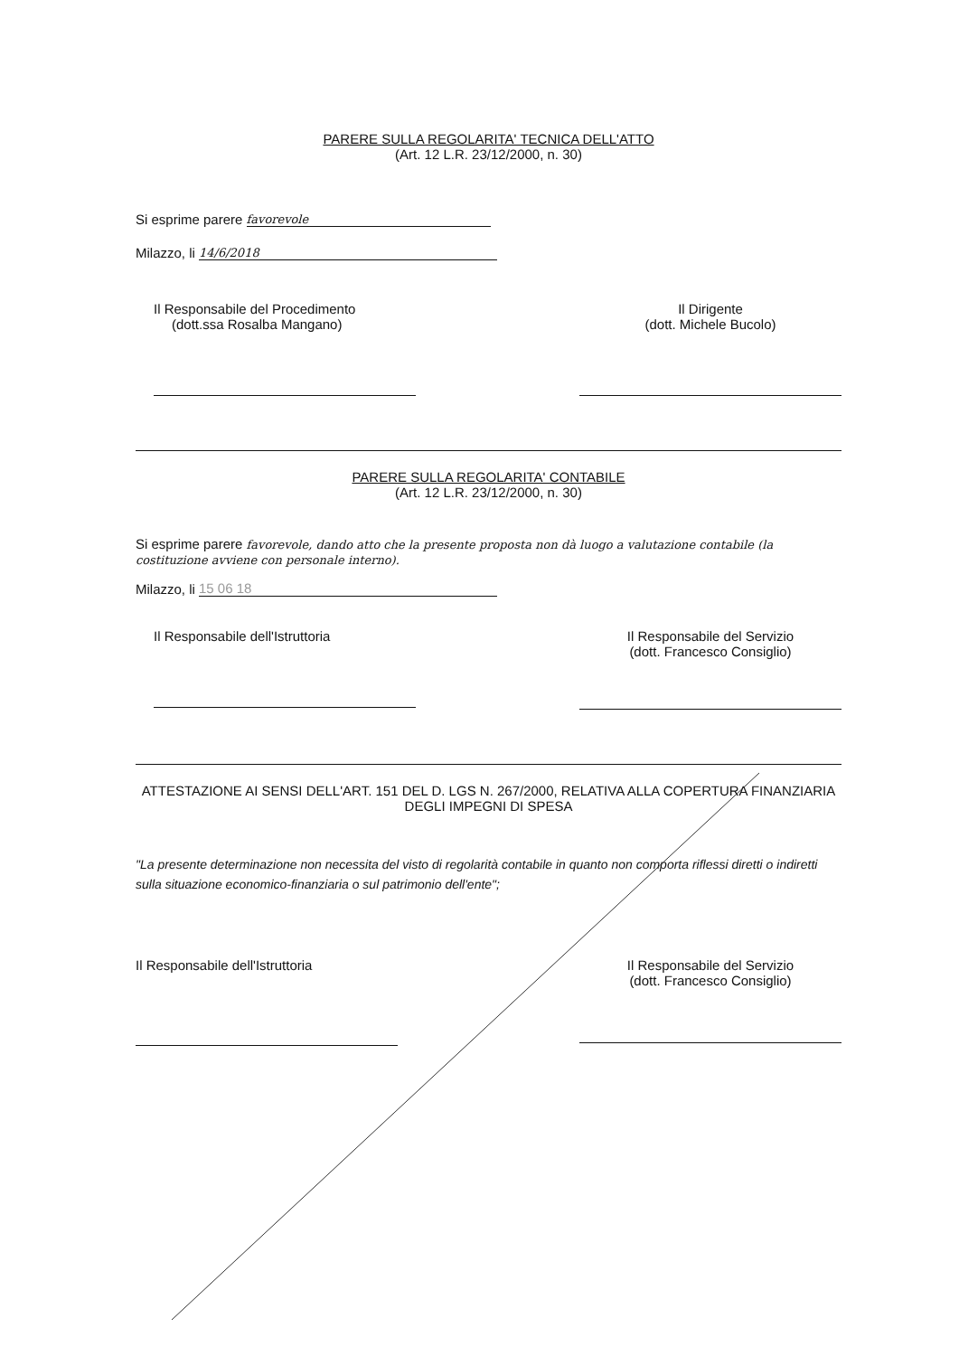PARERE SULLA REGOLARITA' TECNICA DELL'ATTO
(Art. 12 L.R. 23/12/2000, n. 30)
Si esprime parere favorevole
Milazzo, li 14/6/2018
Il Responsabile del Procedimento
(dott.ssa Rosalba Mangano)
Il Dirigente
(dott. Michele Bucolo)
PARERE SULLA REGOLARITA' CONTABILE
(Art. 12 L.R. 23/12/2000, n. 30)
Si esprime parere favorevole, dando atto che la presente proposta non dà luogo a valutazione contabile (la costituzione avviene con personale interno).
Milazzo, li 15 06 18
Il Responsabile dell'Istruttoria
Il Responsabile del Servizio
(dott. Francesco Consiglio)
ATTESTAZIONE AI SENSI DELL'ART. 151 DEL D. LGS N. 267/2000, RELATIVA ALLA COPERTURA FINANZIARIA DEGLI IMPEGNI DI SPESA
"La presente determinazione non necessita del visto di regolarità contabile in quanto non comporta riflessi diretti o indiretti sulla situazione economico-finanziaria o sul patrimonio dell'ente";
Il Responsabile dell'Istruttoria
Il Responsabile del Servizio
(dott. Francesco Consiglio)